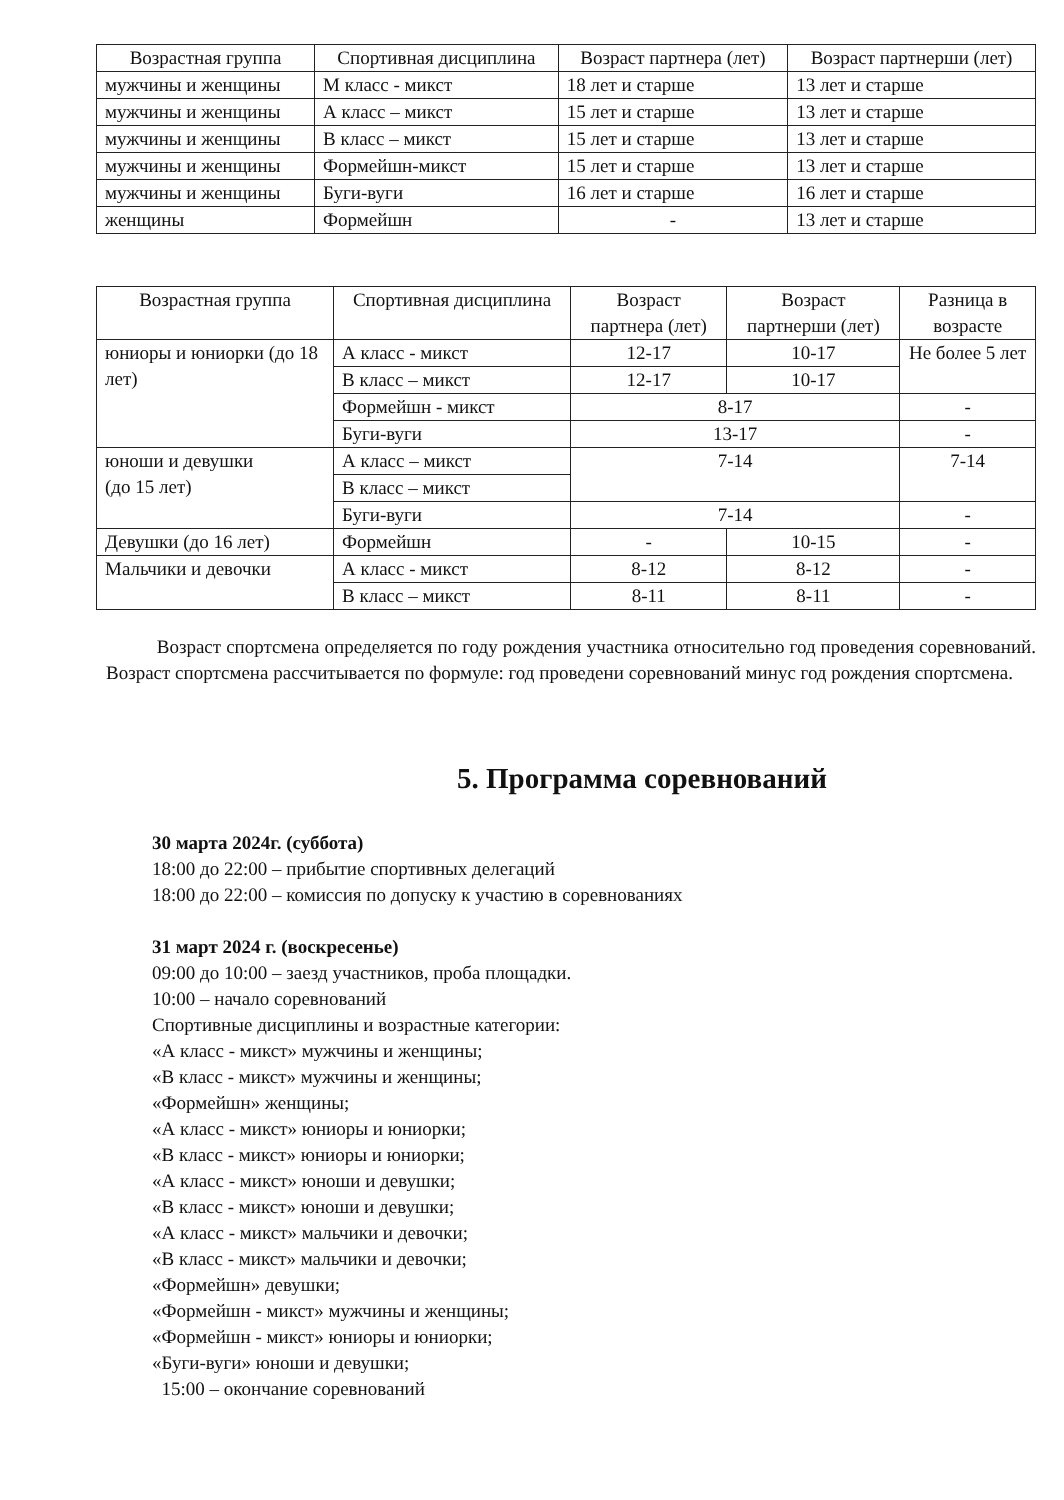| Возрастная группа | Спортивная дисциплина | Возраст партнера (лет) | Возраст партнерши (лет) |
| --- | --- | --- | --- |
| мужчины и женщины | М класс - микст | 18 лет и старше | 13 лет и старше |
| мужчины и женщины | А класс – микст | 15 лет и старше | 13 лет и старше |
| мужчины и женщины | В класс – микст | 15 лет и старше | 13 лет и старше |
| мужчины и женщины | Формейшн-микст | 15 лет и старше | 13 лет и старше |
| мужчины и женщины | Буги-вуги | 16 лет и старше | 16 лет и старше |
| женщины | Формейшн | - | 13 лет и старше |
| Возрастная группа | Спортивная дисциплина | Возраст партнера (лет) | Возраст партнерши (лет) | Разница в возрасте |
| --- | --- | --- | --- | --- |
| юниоры и юниорки (до 18 лет) | А класс - микст | 12-17 | 10-17 | Не более 5 лет |
| | В класс – микст | 12-17 | 10-17 | |
| | Формейшн - микст | 8-17 | | - |
| | Буги-вуги | 13-17 | | - |
| юноши и девушки (до 15 лет) | А класс – микст | 7-14 | | 7-14 |
| | В класс – микст | | | |
| | Буги-вуги | 7-14 | | - |
| Девушки (до 16 лет) | Формейшн | - | 10-15 | - |
| Мальчики и девочки | А класс - микст | 8-12 | 8-12 | - |
| | В класс – микст | 8-11 | 8-11 | - |
Возраст спортсмена определяется по году рождения участника относительно год проведения соревнований. Возраст спортсмена рассчитывается по формуле: год проведени соревнований минус год рождения спортсмена.
5. Программа соревнований
30 марта 2024г. (суббота)
18:00 до 22:00 – прибытие спортивных делегаций
18:00 до 22:00 – комиссия по допуску к участию в соревнованиях
31 март 2024 г. (воскресенье)
09:00 до 10:00 – заезд участников, проба площадки.
10:00 – начало соревнований
Спортивные дисциплины и возрастные категории:
«А класс - микст» мужчины и женщины;
«В класс - микст» мужчины и женщины;
«Формейшн» женщины;
«А класс - микст» юниоры и юниорки;
«В класс - микст» юниоры и юниорки;
«А класс - микст» юноши и девушки;
«В класс - микст» юноши и девушки;
«А класс - микст» мальчики и девочки;
«В класс - микст» мальчики и девочки;
«Формейшн» девушки;
«Формейшн - микст» мужчины и женщины;
«Формейшн - микст» юниоры и юниорки;
«Буги-вуги» юноши и девушки;
15:00 – окончание соревнований